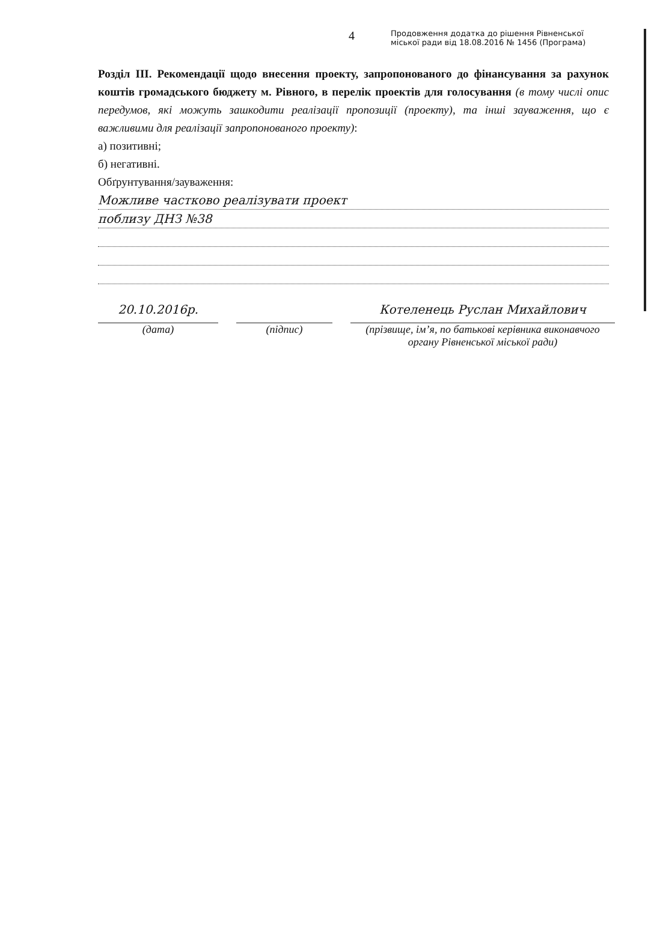4
Продовження додатка до рішення Рівненської
міської ради від 18.08.2016 № 1456 (Програма)
Розділ III. Рекомендації щодо внесення проекту, запропонованого до фінансування за рахунок коштів громадського бюджету м. Рівного, в перелік проектів для голосування (в тому числі опис передумов, які можуть зашкодити реалізації пропозиції (проекту), та інші зауваження, що є важливими для реалізації запропонованого проекту):
а) позитивні;
б) негативні.
Обґрунтування/зауваження:
Можливе частково реалізувати проект
поблизу ДНЗ №38
20.10.2016р.
(дата)
(підпис)
Котеленець Руслан Михайлович
(прізвище, ім’я, по батькові керівника виконавчого органу Рівненської міської ради)